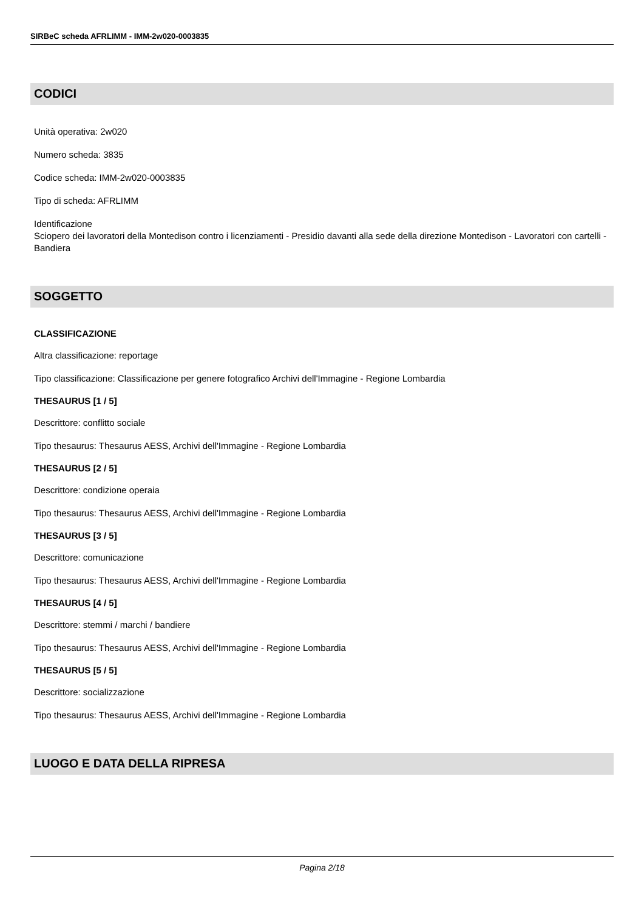SIRBeC scheda AFRLIMM - IMM-2w020-0003835
CODICI
Unità operativa: 2w020
Numero scheda: 3835
Codice scheda: IMM-2w020-0003835
Tipo di scheda: AFRLIMM
Identificazione
Sciopero dei lavoratori della Montedison contro i licenziamenti - Presidio davanti alla sede della direzione Montedison - Lavoratori con cartelli - Bandiera
SOGGETTO
CLASSIFICAZIONE
Altra classificazione: reportage
Tipo classificazione: Classificazione per genere fotografico Archivi dell'Immagine - Regione Lombardia
THESAURUS [1 / 5]
Descrittore: conflitto sociale
Tipo thesaurus: Thesaurus AESS, Archivi dell'Immagine - Regione Lombardia
THESAURUS [2 / 5]
Descrittore: condizione operaia
Tipo thesaurus: Thesaurus AESS, Archivi dell'Immagine - Regione Lombardia
THESAURUS [3 / 5]
Descrittore: comunicazione
Tipo thesaurus: Thesaurus AESS, Archivi dell'Immagine - Regione Lombardia
THESAURUS [4 / 5]
Descrittore: stemmi / marchi / bandiere
Tipo thesaurus: Thesaurus AESS, Archivi dell'Immagine - Regione Lombardia
THESAURUS [5 / 5]
Descrittore: socializzazione
Tipo thesaurus: Thesaurus AESS, Archivi dell'Immagine - Regione Lombardia
LUOGO E DATA DELLA RIPRESA
Pagina 2/18